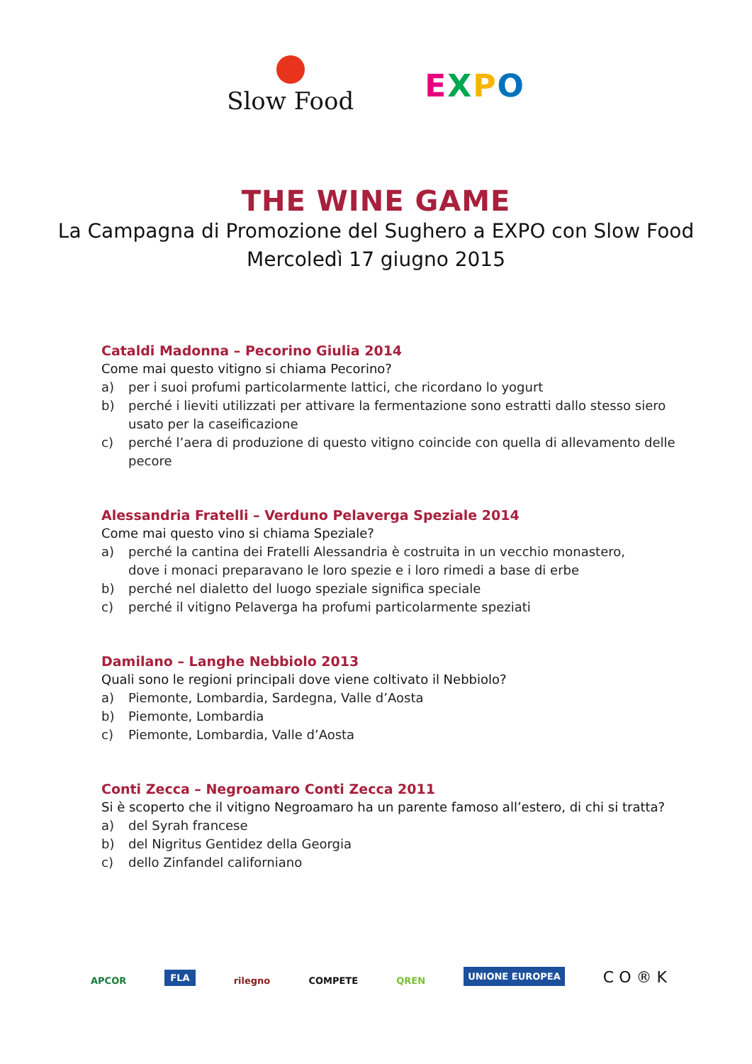Slow Food
EXPO
THE WINE GAME
La Campagna di Promozione del Sughero a EXPO con Slow Food
Mercoledì 17 giugno 2015
Cataldi Madonna – Pecorino Giulia 2014
Come mai questo vitigno si chiama Pecorino?
a) per i suoi profumi particolarmente lattici, che ricordano lo yogurt
b) perché i lieviti utilizzati per attivare la fermentazione sono estratti dallo stesso siero
usato per la caseificazione
c) perché l’aera di produzione di questo vitigno coincide con quella di allevamento delle pecore
Alessandria Fratelli – Verduno Pelaverga Speziale 2014
Come mai questo vino si chiama Speziale?
a) perché la cantina dei Fratelli Alessandria è costruita in un vecchio monastero,
dove i monaci preparavano le loro spezie e i loro rimedi a base di erbe
b) perché nel dialetto del luogo speziale significa speciale
c) perché il vitigno Pelaverga ha profumi particolarmente speziati
Damilano – Langhe Nebbiolo 2013
Quali sono le regioni principali dove viene coltivato il Nebbiolo?
a) Piemonte, Lombardia, Sardegna, Valle d’Aosta
b) Piemonte, Lombardia
c) Piemonte, Lombardia, Valle d’Aosta
Conti Zecca – Negroamaro Conti Zecca 2011
Si è scoperto che il vitigno Negroamaro ha un parente famoso all’estero, di chi si tratta?
a) del Syrah francese
b) del Nigritus Gentidez della Georgia
c) dello Zinfandel californiano
APCOR FLA rilegno COMPETE QREN UNIONE EUROPEA C O ® K